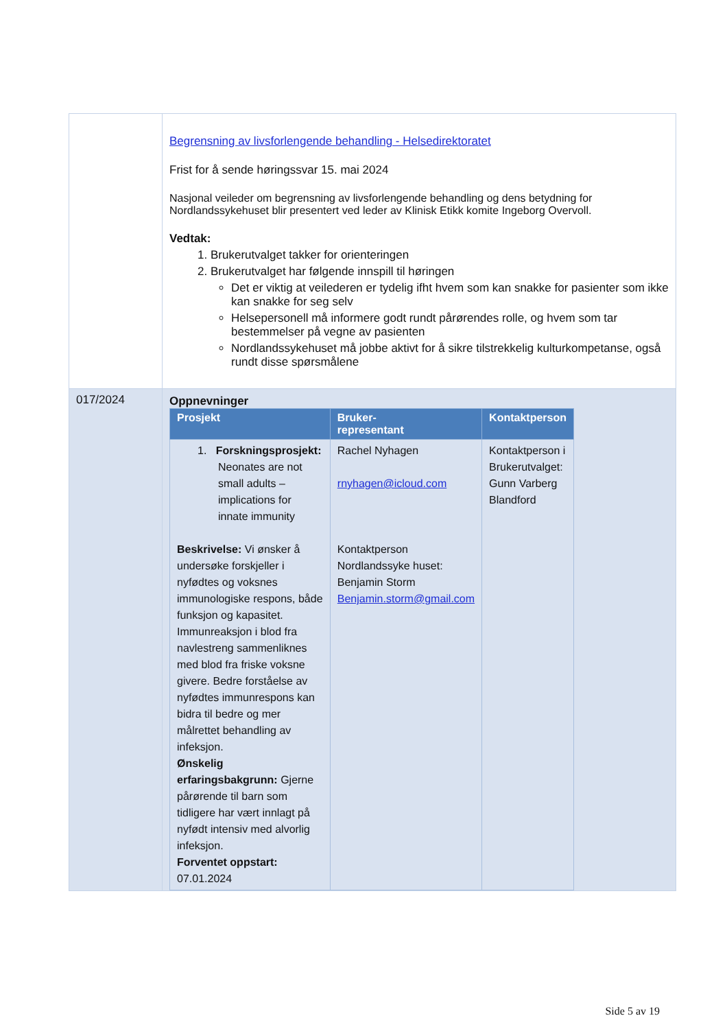| | Begrensning av livsforlengende behandling - Helsedirektoratet Frist for å sende høringssvar 15. mai 2024 Nasjonal veileder om begrensning av livsforlengende behandling og dens betydning for Nordlandssykehuset blir presentert ved leder av Klinisk Etikk komite Ingeborg Overvoll. Vedtak: 1. Brukerutvalget takker for orienteringen 2. Brukerutvalget har følgende innspill til høringen Det er viktig at veilederen er tydelig ifht hvem som kan snakke for pasienter som ikke kan snakke for seg selv Helsepersonell må informere godt rundt pårørendes rolle, og hvem som tar bestemmelser på vegne av pasienten Nordlandssykehuset må jobbe aktivt for å sikre tilstrekkelig kulturkompetanse, også rundt disse spørsmålene |
| 017/2024 | Oppnevninger / Prosjekt / Bruker- representant / Kontaktperson / / --- / --- / --- / / 1. Forskningsprosjekt: Neonates are not small adults – implications for innate immunity Beskrivelse: Vi ønsker å undersøke forskjeller i nyfødtes og voksnes immunologiske respons, både funksjon og kapasitet. Immunreaksjon i blod fra navlestreng sammenliknes med blod fra friske voksne givere. Bedre forståelse av nyfødtes immunrespons kan bidra til bedre og mer målrettet behandling av infeksjon. Ønskelig erfaringsbakgrunn: Gjerne pårørende til barn som tidligere har vært innlagt på nyfødt intensiv med alvorlig infeksjon. Forventet oppstart: 07.01.2024 / Rachel Nyhagen rnyhagen@icloud.com Kontaktperson Nordlandssyke huset: Benjamin Storm Benjamin.storm@gmail.com / Kontaktperson i Brukerutvalget: Gunn Varberg Blandford / |
Side 5 av 19